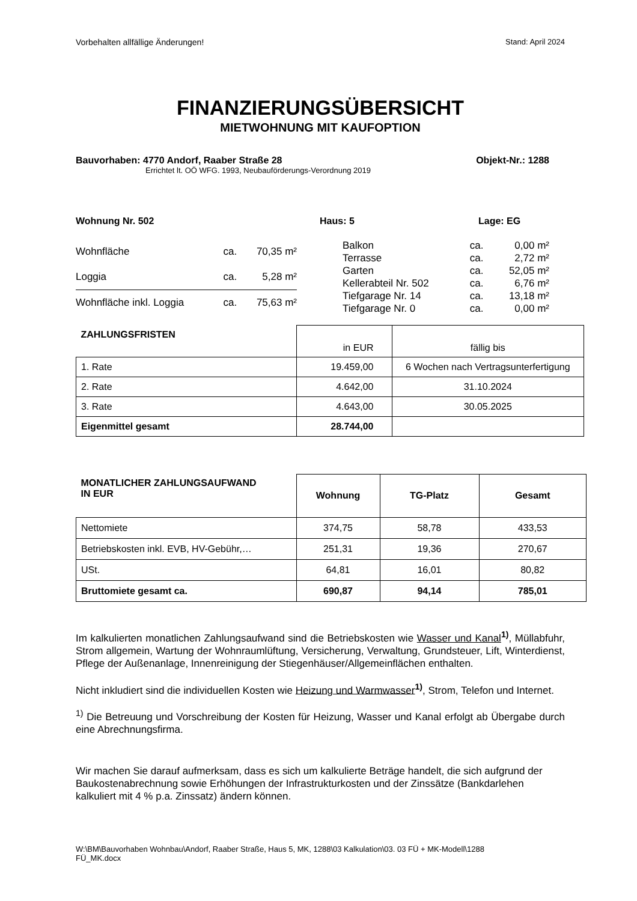Vorbehalten allfällige Änderungen! Stand: April 2024
FINANZIERUNGSÜBERSICHT
MIETWOHNUNG MIT KAUFOPTION
Bauvorhaben: 4770 Andorf, Raaber Straße 28 Objekt-Nr.: 1288
Errichtet lt. OÖ WFG. 1993, Neubauförderungs-Verordnung 2019
Wohnung Nr. 502 Haus: 5 Lage: EG
| Wohnfläche | ca. | 70,35 m² |
| Loggia | ca. | 5,28 m² |
| Wohnfläche inkl. Loggia | ca. | 75,63 m² |
| Balkon | ca. | 0,00 m² |
| Terrasse | ca. | 2,72 m² |
| Garten | ca. | 52,05 m² |
| Kellerabteil Nr. 502 | ca. | 6,76 m² |
| Tiefgarage Nr. 14 | ca. | 13,18 m² |
| Tiefgarage Nr. 0 | ca. | 0,00 m² |
| ZAHLUNGSFRISTEN | in EUR | fällig bis |
| 1. Rate | 19.459,00 | 6 Wochen nach Vertragsunterfertigung |
| 2. Rate | 4.642,00 | 31.10.2024 |
| 3. Rate | 4.643,00 | 30.05.2025 |
| Eigenmittel gesamt | 28.744,00 | |
| MONATLICHER ZAHLUNGSAUFWAND IN EUR | Wohnung | TG-Platz | Gesamt |
| --- | --- | --- | --- |
| Nettomiete | 374,75 | 58,78 | 433,53 |
| Betriebskosten inkl. EVB, HV-Gebühr,… | 251,31 | 19,36 | 270,67 |
| USt. | 64,81 | 16,01 | 80,82 |
| Bruttomiete gesamt ca. | 690,87 | 94,14 | 785,01 |
Im kalkulierten monatlichen Zahlungsaufwand sind die Betriebskosten wie Wasser und Kanal<sup>1)</sup>, Müllabfuhr, Strom allgemein, Wartung der Wohnraumlüftung, Versicherung, Verwaltung, Grundsteuer, Lift, Winterdienst, Pflege der Außenanlage, Innenreinigung der Stiegenhäuser/Allgemeinflächen enthalten.
Nicht inkludiert sind die individuellen Kosten wie Heizung und Warmwasser<sup>1)</sup>, Strom, Telefon und Internet.
<sup>1)</sup> Die Betreuung und Vorschreibung der Kosten für Heizung, Wasser und Kanal erfolgt ab Übergabe durch eine Abrechnungsfirma.
Wir machen Sie darauf aufmerksam, dass es sich um kalkulierte Beträge handelt, die sich aufgrund der Baukostenabrechnung sowie Erhöhungen der Infrastrukturkosten und der Zinssätze (Bankdarlehen kalkuliert mit 4 % p.a. Zinssatz) ändern können.
W:\BM\Bauvorhaben Wohnbau\Andorf, Raaber Straße, Haus 5, MK, 1288\03 Kalkulation\03. 03 FÜ + MK-Modell\1288
FÜ_MK.docx